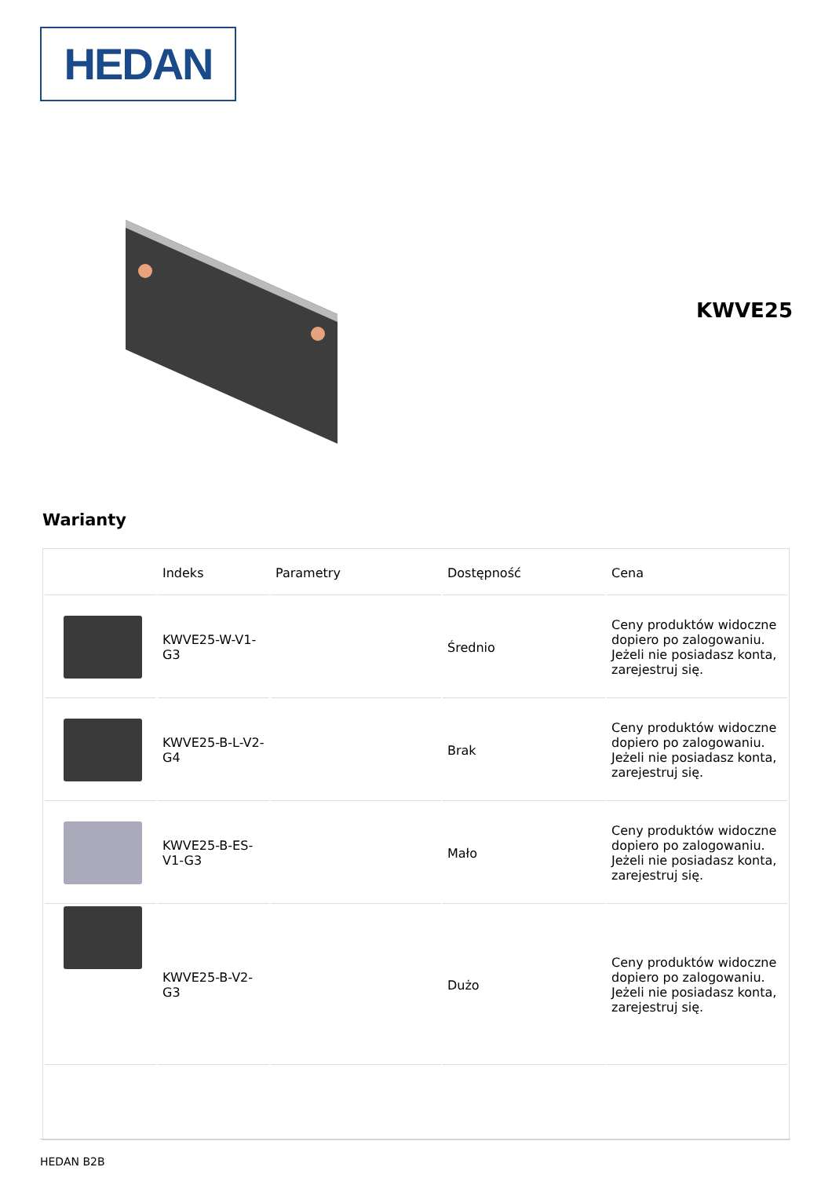HEDAN
KWVE25
Warianty
| | Indeks | Parametry | Dostępność | Cena |
| --- | --- | --- | --- | --- |
| | KWVE25-W-V1-G3 | | Średnio | Ceny produktów widoczne dopiero po zalogowaniu. Jeżeli nie posiadasz konta, zarejestruj się. |
| | KWVE25-B-L-V2-G4 | | Brak | Ceny produktów widoczne dopiero po zalogowaniu. Jeżeli nie posiadasz konta, zarejestruj się. |
| | KWVE25-B-ES-V1-G3 | | Mało | Ceny produktów widoczne dopiero po zalogowaniu. Jeżeli nie posiadasz konta, zarejestruj się. |
| | KWVE25-B-V2-G3 | | Dużo | Ceny produktów widoczne dopiero po zalogowaniu. Jeżeli nie posiadasz konta, zarejestruj się. |
HEDAN B2B